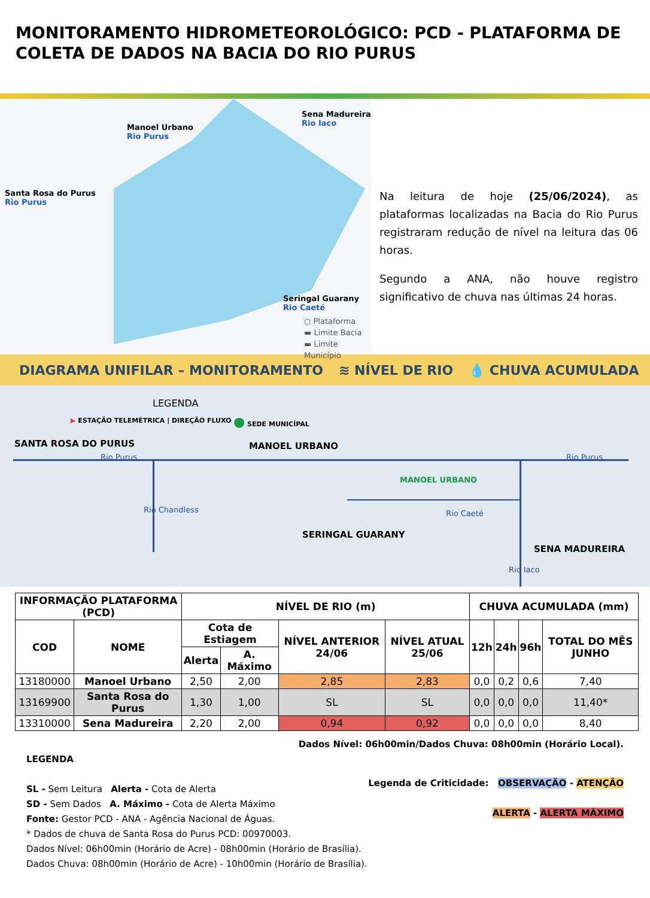MONITORAMENTO HIDROMETEOROLÓGICO: PCD - PLATAFORMA DE COLETA DE DADOS NA BACIA DO RIO PURUS
Manoel Urbano
Rio Purus
Sena Madureira
Rio Iaco
Santa Rosa do Purus
Rio Purus
Seringal Guarany
Rio Caeté
○ Plataforma
▬ Limite Bacia
▬ Limite Município
Na leitura de hoje (25/06/2024), as plataformas localizadas na Bacia do Rio Purus registraram redução de nível na leitura das 06 horas.
Segundo a ANA, não houve registro significativo de chuva nas últimas 24 horas.
DIAGRAMA UNIFILAR – MONITORAMENTO ≋ NÍVEL DE RIO 💧 CHUVA ACUMULADA
LEGENDA
▶ ESTAÇÃO TELEMÉTRICA | DIREÇÃO FLUXO
● SEDE MUNICÍPAL
SANTA ROSA DO PURUS
Rio Purus
MANOEL URBANO
MANOEL URBANO
Rio Purus
Rio Caeté
SERINGAL GUARANY
SENA MADUREIRA
Rio Chandless
Rio Iaco
| INFORMAÇÃO PLATAFORMA (PCD) | | NÍVEL DE RIO (m) | | | | CHUVA ACUMULADA (mm) | | | |
| --- | --- | --- | --- | --- | --- | --- | --- | --- | --- |
| COD | NOME | Cota de Estiagem | | NÍVEL ANTERIOR 24/06 | NÍVEL ATUAL 25/06 | 12h | 24h | 96h | TOTAL DO MÊS JUNHO |
| | | Alerta | A. Máximo | | | | | | |
| 13180000 | Manoel Urbano | 2,50 | 2,00 | 2,85 | 2,83 | 0,0 | 0,2 | 0,6 | 7,40 |
| 13169900 | Santa Rosa do Purus | 1,30 | 1,00 | SL | SL | 0,0 | 0,0 | 0,0 | 11,40* |
| 13310000 | Sena Madureira | 2,20 | 2,00 | 0,94 | 0,92 | 0,0 | 0,0 | 0,0 | 8,40 |
Dados Nível: 06h00min/Dados Chuva: 08h00min (Horário Local).
LEGENDA
SL - Sem Leitura Alerta - Cota de Alerta
SD - Sem Dados A. Máximo - Cota de Alerta Máximo
Fonte: Gestor PCD - ANA - Agência Nacional de Águas.
* Dados de chuva de Santa Rosa do Purus PCD: 00970003.
Dados Nível: 06h00min (Horário de Acre) - 08h00min (Horário de Brasília).
Dados Chuva: 08h00min (Horário de Acre) - 10h00min (Horário de Brasília).
Legenda de Criticidade: OBSERVAÇÃO - ATENÇÃO
ALERTA - ALERTA MÁXIMO